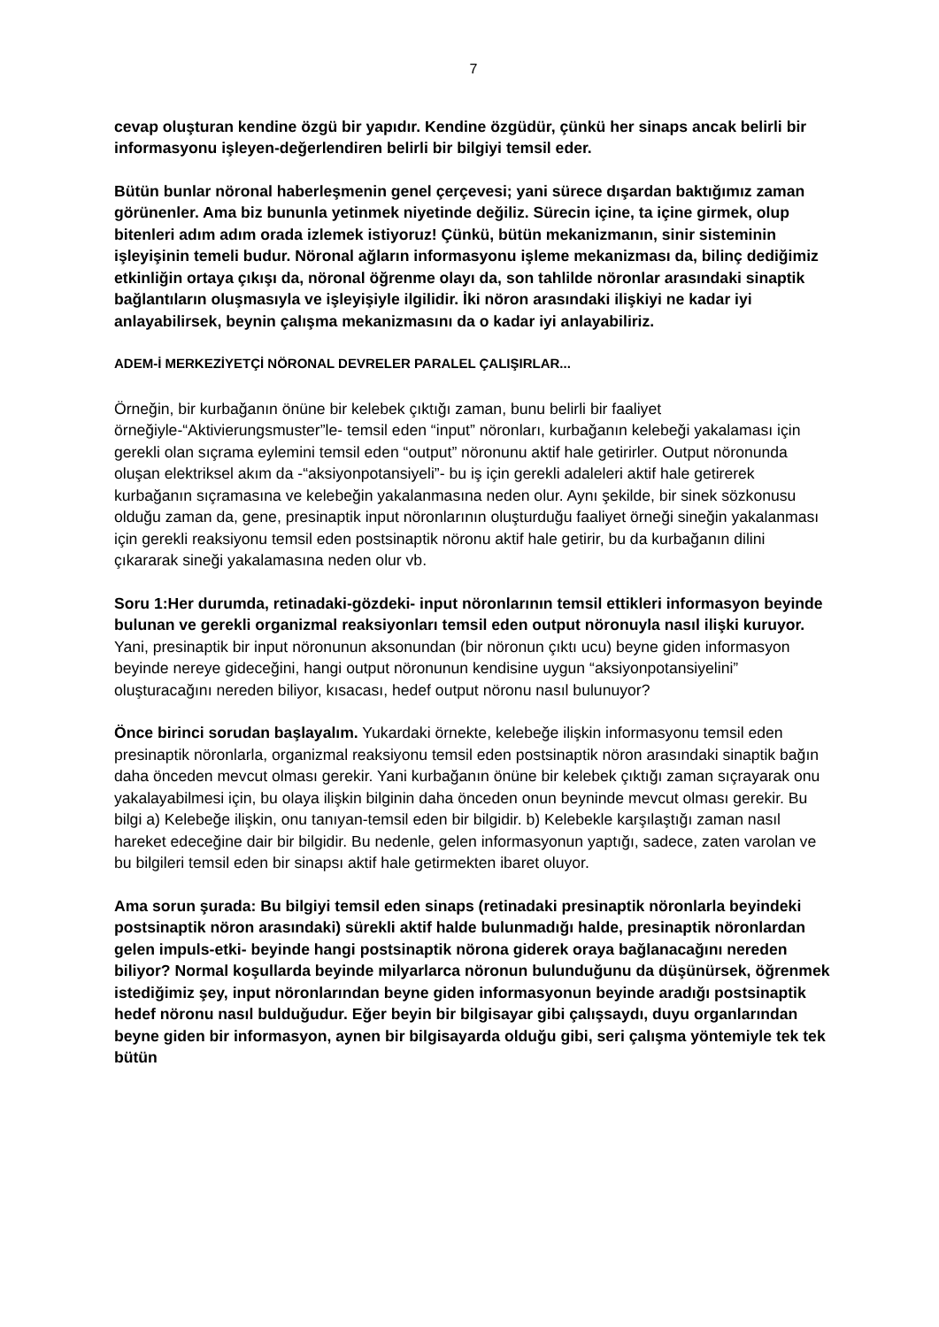7
cevap oluşturan kendine özgü bir yapıdır. Kendine özgüdür, çünkü her sinaps ancak belirli bir informasyonu işleyen-değerlendiren belirli bir bilgiyi temsil eder.
Bütün bunlar nöronal haberleşmenin genel çerçevesi; yani sürece dışardan baktığımız zaman görünenler. Ama biz bununla yetinmek niyetinde değiliz. Sürecin içine, ta içine girmek, olup bitenleri adım adım orada izlemek istiyoruz! Çünkü, bütün mekanizmanın, sinir sisteminin işleyişinin temeli budur. Nöronal ağların informasyonu işleme mekanizması da, bilinç dediğimiz etkinliğin ortaya çıkışı da, nöronal öğrenme olayı da, son tahlilde nöronlar arasındaki sinaptik bağlantıların oluşmasıyla ve işleyişiyle ilgilidir. İki nöron arasındaki ilişkiyi ne kadar iyi anlayabilirsek, beynin çalışma mekanizmasını da o kadar iyi anlayabiliriz.
ADEM-İ MERKEZİYETÇİ NÖRONAL DEVRELER PARALEL ÇALIŞIRLAR...
Örneğin, bir kurbağanın önüne bir kelebek çıktığı zaman, bunu belirli bir faaliyet örneğiyle-“Aktivierungsmuster”le- temsil eden “input” nöronları, kurbağanın kelebeği yakalaması için gerekli olan sıçrama eylemini temsil eden “output” nöronunu aktif hale getirirler. Output nöronunda oluşan elektriksel akım da -“aksiyonpotansiyeli”- bu iş için gerekli adaleleri aktif hale getirerek kurbağanın sıçramasına ve kelebeğin yakalanmasına neden olur. Aynı şekilde, bir sinek sözkonusu olduğu zaman da, gene, presinaptik input nöronlarının oluşturduğu faaliyet örneği sineğin yakalanması için gerekli reaksiyonu temsil eden postsinaptik nöronu aktif hale getirir, bu da kurbağanın dilini çıkararak sineği yakalamasına neden olur vb.
Soru 1:Her durumda, retinadaki-gözdeki- input nöronlarının temsil ettikleri informasyon beyinde bulunan ve gerekli organizmal reaksiyonları temsil eden output nöronuyla nasıl ilişki kuruyor. Yani, presinaptik bir input nöronunun aksonundan (bir nöronun çıktı ucu) beyne giden informasyon beyinde nereye gideceğini, hangi output nöronunun kendisine uygun “aksiyonpotansiyelini” oluşturacağını nereden biliyor, kısacası, hedef output nöronu nasıl bulunuyor?
Önce birinci sorudan başlayalım. Yukardaki örnekte, kelebeğe ilişkin informasyonu temsil eden presinaptik nöronlarla, organizmal reaksiyonu temsil eden postsinaptik nöron arasındaki sinaptik bağın daha önceden mevcut olması gerekir. Yani kurbağanın önüne bir kelebek çıktığı zaman sıçrayarak onu yakalayabilmesi için, bu olaya ilişkin bilginin daha önceden onun beyninde mevcut olması gerekir. Bu bilgi a) Kelebeğe ilişkin, onu tanıyan-temsil eden bir bilgidir. b) Kelebekle karşılaştığı zaman nasıl hareket edeceğine dair bir bilgidir. Bu nedenle, gelen informasyonun yaptığı, sadece, zaten varolan ve bu bilgileri temsil eden bir sinapsı aktif hale getirmekten ibaret oluyor.
Ama sorun şurada: Bu bilgiyi temsil eden sinaps (retinadaki presinaptik nöronlarla beyindeki postsinaptik nöron arasındaki) sürekli aktif halde bulunmadığı halde, presinaptik nöronlardan gelen impuls-etki- beyinde hangi postsinaptik nörona giderek oraya bağlanacağını nereden biliyor? Normal koşullarda beyinde milyarlarca nöronun bulunduğunu da düşünürsek, öğrenmek istediğimiz şey, input nöronlarından beyne giden informasyonun beyinde aradığı postsinaptik hedef nöronu nasıl bulduğudur. Eğer beyin bir bilgisayar gibi çalışsaydı, duyu organlarından beyne giden bir informasyon, aynen bir bilgisayarda olduğu gibi, seri çalışma yöntemiyle tek tek bütün